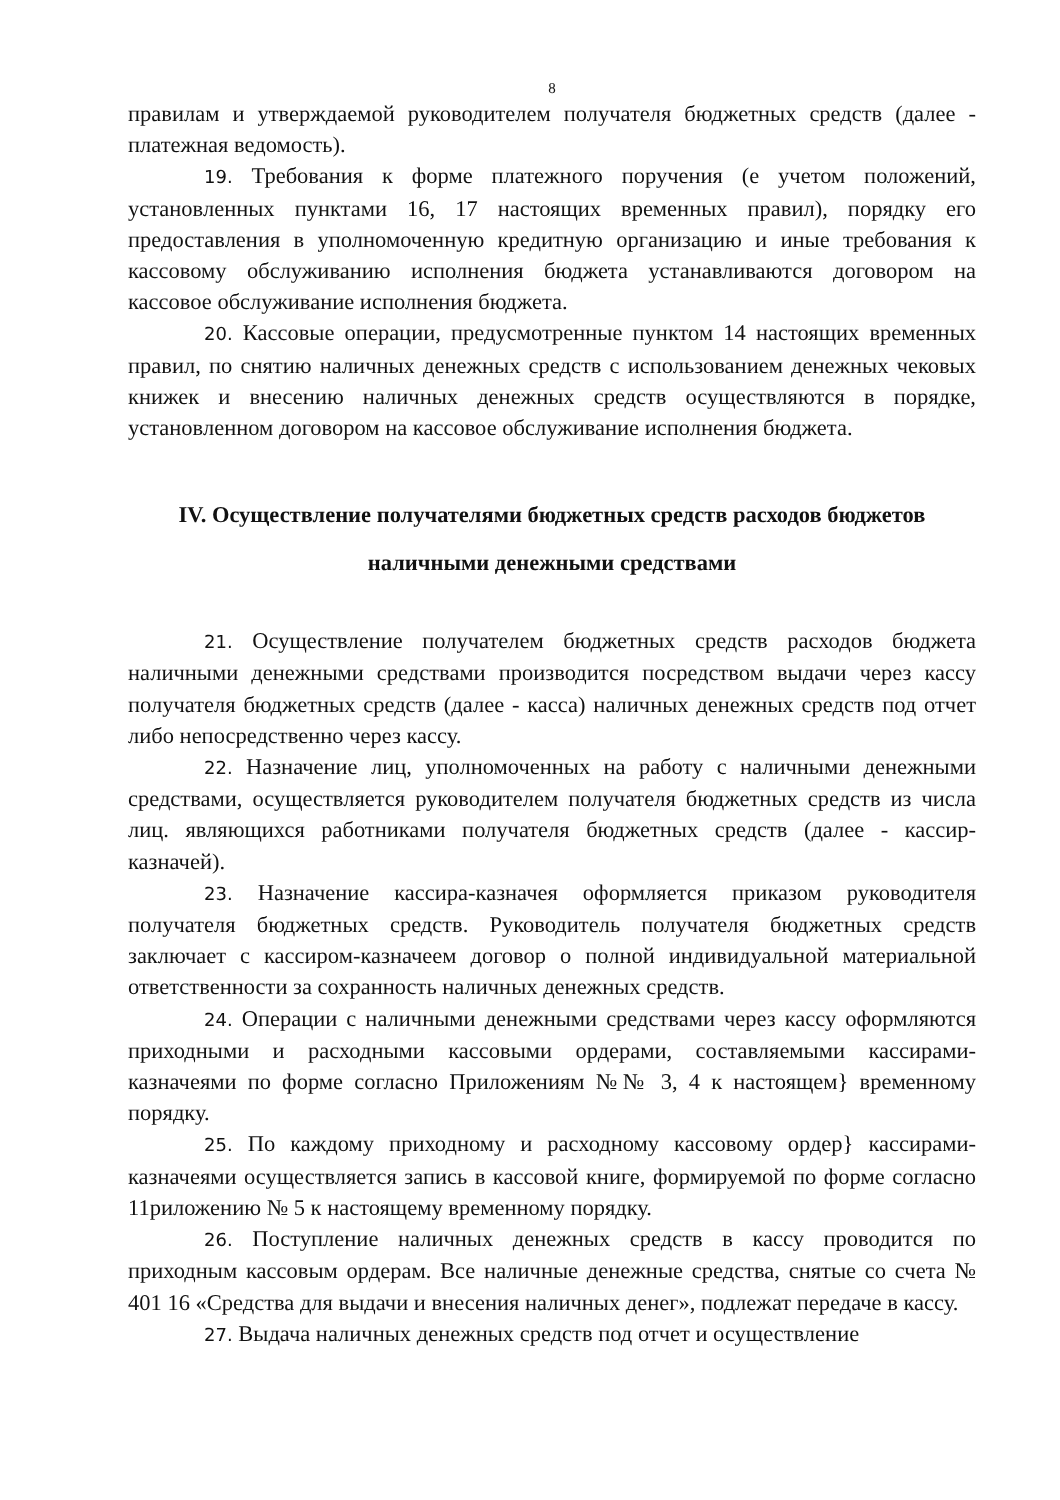8
правилам и утверждаемой руководителем получателя бюджетных средств (далее - платежная ведомость).
19. Требования к форме платежного поручения (е учетом положений, установленных пунктами 16, 17 настоящих временных правил), порядку его предоставления в уполномоченную кредитную организацию и иные требования к кассовому обслуживанию исполнения бюджета устанавливаются договором на кассовое обслуживание исполнения бюджета.
20. Кассовые операции, предусмотренные пунктом 14 настоящих временных правил, по снятию наличных денежных средств с использованием денежных чековых книжек и внесению наличных денежных средств осуществляются в порядке, установленном договором на кассовое обслуживание исполнения бюджета.
IV. Осуществление получателями бюджетных средств расходов бюджетов
наличными денежными средствами
21. Осуществление получателем бюджетных средств расходов бюджета наличными денежными средствами производится посредством выдачи через кассу получателя бюджетных средств (далее - касса) наличных денежных средств под отчет либо непосредственно через кассу.
22. Назначение лиц, уполномоченных на работу с наличными денежными средствами, осуществляется руководителем получателя бюджетных средств из числа лиц. являющихся работниками получателя бюджетных средств (далее - кассир-казначей).
23. Назначение кассира-казначея оформляется приказом руководителя получателя бюджетных средств. Руководитель получателя бюджетных средств заключает с кассиром-казначеем договор о полной индивидуальной материальной ответственности за сохранность наличных денежных средств.
24. Операции с наличными денежными средствами через кассу оформляются приходными и расходными кассовыми ордерами, составляемыми кассирами-казначеями по форме согласно Приложениям №№ 3, 4 к настоящем} временному порядку.
25. По каждому приходному и расходному кассовому ордер} кассирами-казначеями осуществляется запись в кассовой книге, формируемой по форме согласно 11риложению № 5 к настоящему временному порядку.
26. Поступление наличных денежных средств в кассу проводится по приходным кассовым ордерам. Все наличные денежные средства, снятые со счета № 401 16 «Средства для выдачи и внесения наличных денег», подлежат передаче в кассу.
27. Выдача наличных денежных средств под отчет и осуществление